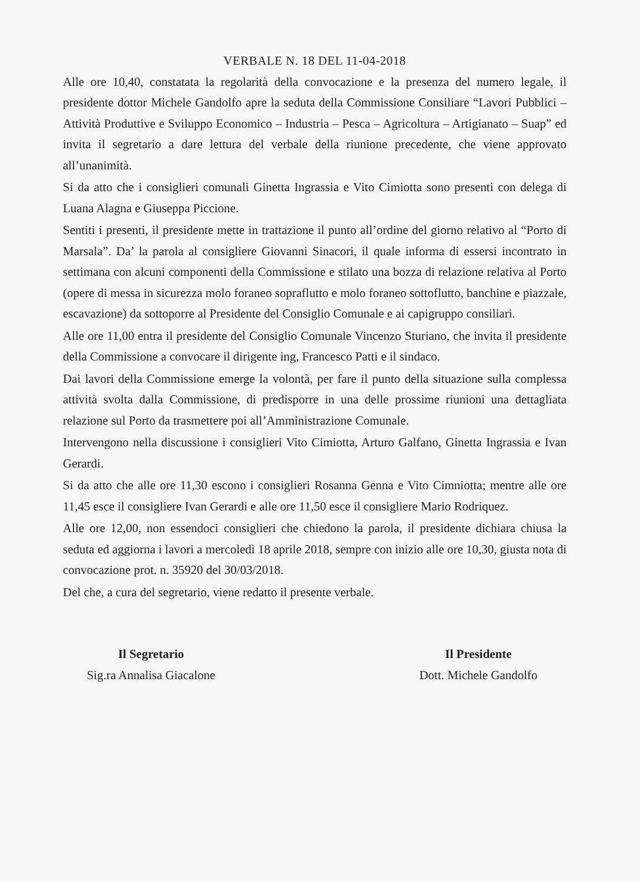VERBALE N. 18 DEL 11-04-2018
Alle ore 10,40, constatata la regolarità della convocazione e la presenza del numero legale, il presidente dottor Michele Gandolfo apre la seduta della Commissione Consiliare “Lavori Pubblici – Attività Produttive e Sviluppo Economico – Industria – Pesca – Agricoltura – Artigianato – Suap” ed invita il segretario a dare lettura del verbale della riunione precedente, che viene approvato all’unanimità.
Si da atto che i consiglieri comunali Ginetta Ingrassia e Vito Cimiotta sono presenti con delega di Luana Alagna e Giuseppa Piccione.
Sentiti i presenti, il presidente mette in trattazione il punto all’ordine del giorno relativo al “Porto di Marsala”. Da’ la parola al consigliere Giovanni Sinacori, il quale informa di essersi incontrato in settimana con alcuni componenti della Commissione e stilato una bozza di relazione relativa al Porto (opere di messa in sicurezza molo foraneo sopraflutto e molo foraneo sottoflutto, banchine e piazzale, escavazione) da sottoporre al Presidente del Consiglio Comunale e ai capigruppo consiliari.
Alle ore 11,00 entra il presidente del Consiglio Comunale Vincenzo Sturiano, che invita il presidente della Commissione a convocare il dirigente ing, Francesco Patti e il sindaco.
Dai lavori della Commissione emerge la volontà, per fare il punto della situazione sulla complessa attività svolta dalla Commissione, di predisporre in una delle prossime riunioni una dettagliata relazione sul Porto da trasmettere poi all’Amministrazione Comunale.
Intervengono nella discussione i consiglieri Vito Cimiotta, Arturo Galfano, Ginetta Ingrassia e Ivan Gerardi.
Si da atto che alle ore 11,30 escono i consiglieri Rosanna Genna e Vito Cimniotta; mentre alle ore 11,45 esce il consigliere Ivan Gerardi e alle ore 11,50 esce il consigliere Mario Rodriquez.
Alle ore 12,00, non essendoci consiglieri che chiedono la parola, il presidente dichiara chiusa la seduta ed aggiorna i lavori a mercoledì 18 aprile 2018, sempre con inizio alle ore 10,30, giusta nota di convocazione prot. n. 35920 del 30/03/2018.
Del che, a cura del segretario, viene redatto il presente verbale.
Il Segretario
Sig.ra Annalisa Giacalone
Il Presidente
Dott. Michele Gandolfo